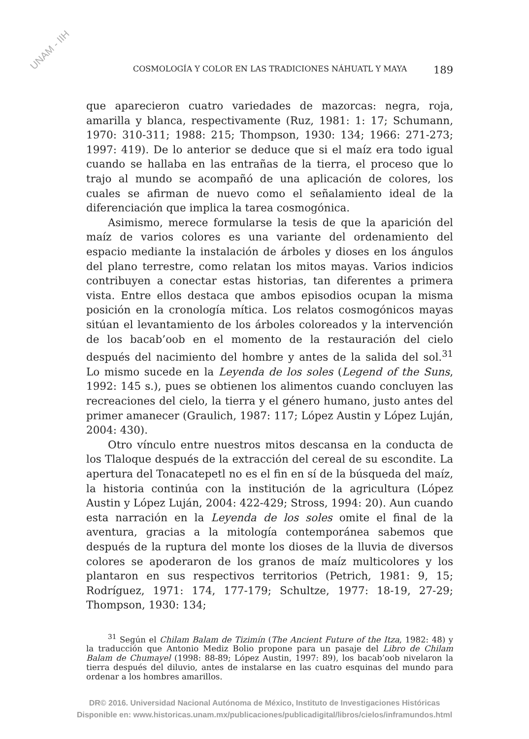UNAM - IIH
COSMOLOGÍA Y COLOR EN LAS TRADICIONES NÁHUATL Y MAYA 189
que aparecieron cuatro variedades de mazorcas: negra, roja, amarilla y blanca, respectivamente (Ruz, 1981: 1: 17; Schumann, 1970: 310-311; 1988: 215; Thompson, 1930: 134; 1966: 271-273; 1997: 419). De lo anterior se deduce que si el maíz era todo igual cuando se hallaba en las entrañas de la tierra, el proceso que lo trajo al mundo se acompañó de una aplicación de colores, los cuales se afirman de nuevo como el señalamiento ideal de la diferenciación que implica la tarea cosmogónica.
Asimismo, merece formularse la tesis de que la aparición del maíz de varios colores es una variante del ordenamiento del espacio mediante la instalación de árboles y dioses en los ángulos del plano terrestre, como relatan los mitos mayas. Varios indicios contribuyen a conectar estas historias, tan diferentes a primera vista. Entre ellos destaca que ambos episodios ocupan la misma posición en la cronología mítica. Los relatos cosmogónicos mayas sitúan el levantamiento de los árboles coloreados y la intervención de los bacab’oob en el momento de la restauración del cielo después del nacimiento del hombre y antes de la salida del sol.<sup>31</sup> Lo mismo sucede en la Leyenda de los soles (Legend of the Suns, 1992: 145 s.), pues se obtienen los alimentos cuando concluyen las recreaciones del cielo, la tierra y el género humano, justo antes del primer amanecer (Graulich, 1987: 117; López Austin y López Luján, 2004: 430).
Otro vínculo entre nuestros mitos descansa en la conducta de los Tlaloque después de la extracción del cereal de su escondite. La apertura del Tonacatepetl no es el fin en sí de la búsqueda del maíz, la historia continúa con la institución de la agricultura (López Austin y López Luján, 2004: 422-429; Stross, 1994: 20). Aun cuando esta narración en la Leyenda de los soles omite el final de la aventura, gracias a la mitología contemporánea sabemos que después de la ruptura del monte los dioses de la lluvia de diversos colores se apoderaron de los granos de maíz multicolores y los plantaron en sus respectivos territorios (Petrich, 1981: 9, 15; Rodríguez, 1971: 174, 177-179; Schultze, 1977: 18-19, 27-29; Thompson, 1930: 134;
<sup>31</sup> Según el Chilam Balam de Tizimín (The Ancient Future of the Itza, 1982: 48) y la traducción que Antonio Mediz Bolio propone para un pasaje del Libro de Chilam Balam de Chumayel (1998: 88-89; López Austin, 1997: 89), los bacab’oob nivelaron la tierra después del diluvio, antes de instalarse en las cuatro esquinas del mundo para ordenar a los hombres amarillos.
DR© 2016. Universidad Nacional Autónoma de México, Instituto de Investigaciones Históricas
Disponible en: www.historicas.unam.mx/publicaciones/publicadigital/libros/cielos/inframundos.html